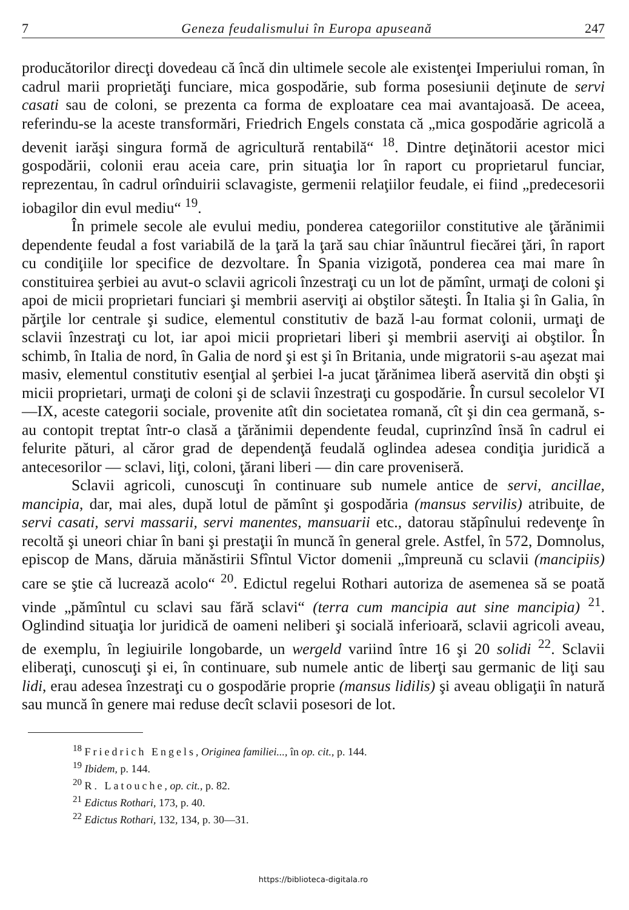7 Geneza feudalismului în Europa apuseană 247
producătorilor direcţi dovedeau că încă din ultimele secole ale existenţei Imperiului roman, în cadrul marii proprietăţi funciare, mica gospodărie, sub forma posesiunii deţinute de servi casati sau de coloni, se prezenta ca forma de exploatare cea mai avantajoasă. De aceea, referindu-se la aceste transformări, Friedrich Engels constata că „mica gospodărie agricolă a devenit iarăşi singura formă de agricultură rentabilă“ <sup>18</sup>. Dintre deţinătorii acestor mici gospodării, colonii erau aceia care, prin situaţia lor în raport cu proprietarul funciar, reprezentau, în cadrul orînduirii sclavagiste, germenii relaţiilor feudale, ei fiind „predecesorii iobagilor din evul mediu“ <sup>19</sup>.
În primele secole ale evului mediu, ponderea categoriilor constitutive ale ţărănimii dependente feudal a fost variabilă de la ţară la ţară sau chiar înăuntrul fiecărei ţări, în raport cu condiţiile lor specifice de dezvoltare. În Spania vizigotă, ponderea cea mai mare în constituirea şerbiei au avut-o sclavii agricoli înzestraţi cu un lot de pămînt, urmaţi de coloni şi apoi de micii proprietari funciari şi membrii aserviţi ai obştilor săteşti. În Italia şi în Galia, în părţile lor centrale şi sudice, elementul constitutiv de bază l-au format colonii, urmaţi de sclavii înzestraţi cu lot, iar apoi micii proprietari liberi şi membrii aserviţi ai obştilor. În schimb, în Italia de nord, în Galia de nord şi est şi în Britania, unde migratorii s-au aşezat mai masiv, elementul constitutiv esenţial al şerbiei l-a jucat ţărănimea liberă aservită din obşti şi micii proprietari, urmaţi de coloni şi de sclavii înzestraţi cu gospodărie. În cursul secolelor VI—IX, aceste categorii sociale, provenite atît din societatea romană, cît şi din cea germană, s-au contopit treptat într-o clasă a ţărănimii dependente feudal, cuprinzînd însă în cadrul ei felurite pături, al căror grad de dependenţă feudală oglindea adesea condiţia juridică a antecesorilor — sclavi, liţi, coloni, ţărani liberi — din care proveniseră.
Sclavii agricoli, cunoscuţi în continuare sub numele antice de servi, ancillae, mancipia, dar, mai ales, după lotul de pămînt şi gospodăria (mansus servilis) atribuite, de servi casati, servi massarii, servi manentes, mansuarii etc., datorau stăpînului redevenţe în recoltă şi uneori chiar în bani şi prestaţii în muncă în general grele. Astfel, în 572, Domnolus, episcop de Mans, dăruia mănăstirii Sfîntul Victor domenii „împreună cu sclavii (mancipiis) care se ştie că lucrează acolo“ <sup>20</sup>. Edictul regelui Rothari autoriza de asemenea să se poată vinde „pămîntul cu sclavi sau fără sclavi“ (terra cum mancipia aut sine mancipia) <sup>21</sup>. Oglindind situaţia lor juridică de oameni neliberi şi socială inferioară, sclavii agricoli aveau, de exemplu, în legiuirile longobarde, un wergeld variind între 16 şi 20 solidi <sup>22</sup>. Sclavii eliberaţi, cunoscuţi şi ei, în continuare, sub numele antic de liberţi sau germanic de liţi sau lidi, erau adesea înzestraţi cu o gospodărie proprie (mansus lidilis) şi aveau obligaţii în natură sau muncă în genere mai reduse decît sclavii posesori de lot.
<sup>18</sup> Friedrich Engels, Originea familiei..., în op. cit., p. 144.
<sup>19</sup> Ibidem, p. 144.
<sup>20</sup> R. Latouche, op. cit., p. 82.
<sup>21</sup> Edictus Rothari, 173, p. 40.
<sup>22</sup> Edictus Rothari, 132, 134, p. 30—31.
https://biblioteca-digitala.ro